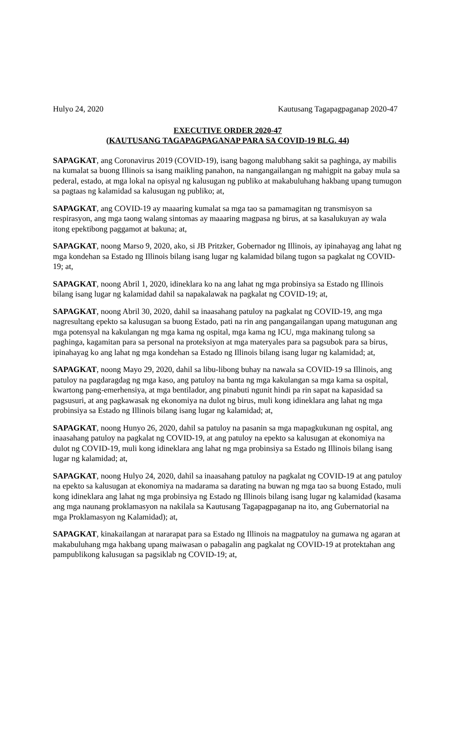Hulyo 24, 2020 Kautusang Tagapagpaganap 2020-47
EXECUTIVE ORDER 2020-47
(KAUTUSANG TAGAPAGPAGANAP PARA SA COVID-19 BLG. 44)
SAPAGKAT, ang Coronavirus 2019 (COVID-19), isang bagong malubhang sakit sa paghinga, ay mabilis na kumalat sa buong Illinois sa isang maikling panahon, na nangangailangan ng mahigpit na gabay mula sa pederal, estado, at mga lokal na opisyal ng kalusugan ng publiko at makabuluhang hakbang upang tumugon sa pagtaas ng kalamidad sa kalusugan ng publiko; at,
SAPAGKAT, ang COVID-19 ay maaaring kumalat sa mga tao sa pamamagitan ng transmisyon sa respirasyon, ang mga taong walang sintomas ay maaaring magpasa ng birus, at sa kasalukuyan ay wala itong epektibong paggamot at bakuna; at,
SAPAGKAT, noong Marso 9, 2020, ako, si JB Pritzker, Gobernador ng Illinois, ay ipinahayag ang lahat ng mga kondehan sa Estado ng Illinois bilang isang lugar ng kalamidad bilang tugon sa pagkalat ng COVID-19; at,
SAPAGKAT, noong Abril 1, 2020, idineklara ko na ang lahat ng mga probinsiya sa Estado ng Illinois bilang isang lugar ng kalamidad dahil sa napakalawak na pagkalat ng COVID-19; at,
SAPAGKAT, noong Abril 30, 2020, dahil sa inaasahang patuloy na pagkalat ng COVID-19, ang mga nagresultang epekto sa kalusugan sa buong Estado, pati na rin ang pangangailangan upang matugunan ang mga potensyal na kakulangan ng mga kama ng ospital, mga kama ng ICU, mga makinang tulong sa paghinga, kagamitan para sa personal na proteksiyon at mga materyales para sa pagsubok para sa birus, ipinahayag ko ang lahat ng mga kondehan sa Estado ng Illinois bilang isang lugar ng kalamidad; at,
SAPAGKAT, noong Mayo 29, 2020, dahil sa libu-libong buhay na nawala sa COVID-19 sa Illinois, ang patuloy na pagdaragdag ng mga kaso, ang patuloy na banta ng mga kakulangan sa mga kama sa ospital, kwartong pang-emerhensiya, at mga bentilador, ang pinabuti ngunit hindi pa rin sapat na kapasidad sa pagsusuri, at ang pagkawasak ng ekonomiya na dulot ng birus, muli kong idineklara ang lahat ng mga probinsiya sa Estado ng Illinois bilang isang lugar ng kalamidad; at,
SAPAGKAT, noong Hunyo 26, 2020, dahil sa patuloy na pasanin sa mga mapagkukunan ng ospital, ang inaasahang patuloy na pagkalat ng COVID-19, at ang patuloy na epekto sa kalusugan at ekonomiya na dulot ng COVID-19, muli kong idineklara ang lahat ng mga probinsiya sa Estado ng Illinois bilang isang lugar ng kalamidad; at,
SAPAGKAT, noong Hulyo 24, 2020, dahil sa inaasahang patuloy na pagkalat ng COVID-19 at ang patuloy na epekto sa kalusugan at ekonomiya na madarama sa darating na buwan ng mga tao sa buong Estado, muli kong idineklara ang lahat ng mga probinsiya ng Estado ng Illinois bilang isang lugar ng kalamidad (kasama ang mga naunang proklamasyon na nakilala sa Kautusang Tagapagpaganap na ito, ang Gubernatorial na mga Proklamasyon ng Kalamidad); at,
SAPAGKAT, kinakailangan at nararapat para sa Estado ng Illinois na magpatuloy na gumawa ng agaran at makabuluhang mga hakbang upang maiwasan o pabagalin ang pagkalat ng COVID-19 at protektahan ang pampublikong kalusugan sa pagsiklab ng COVID-19; at,